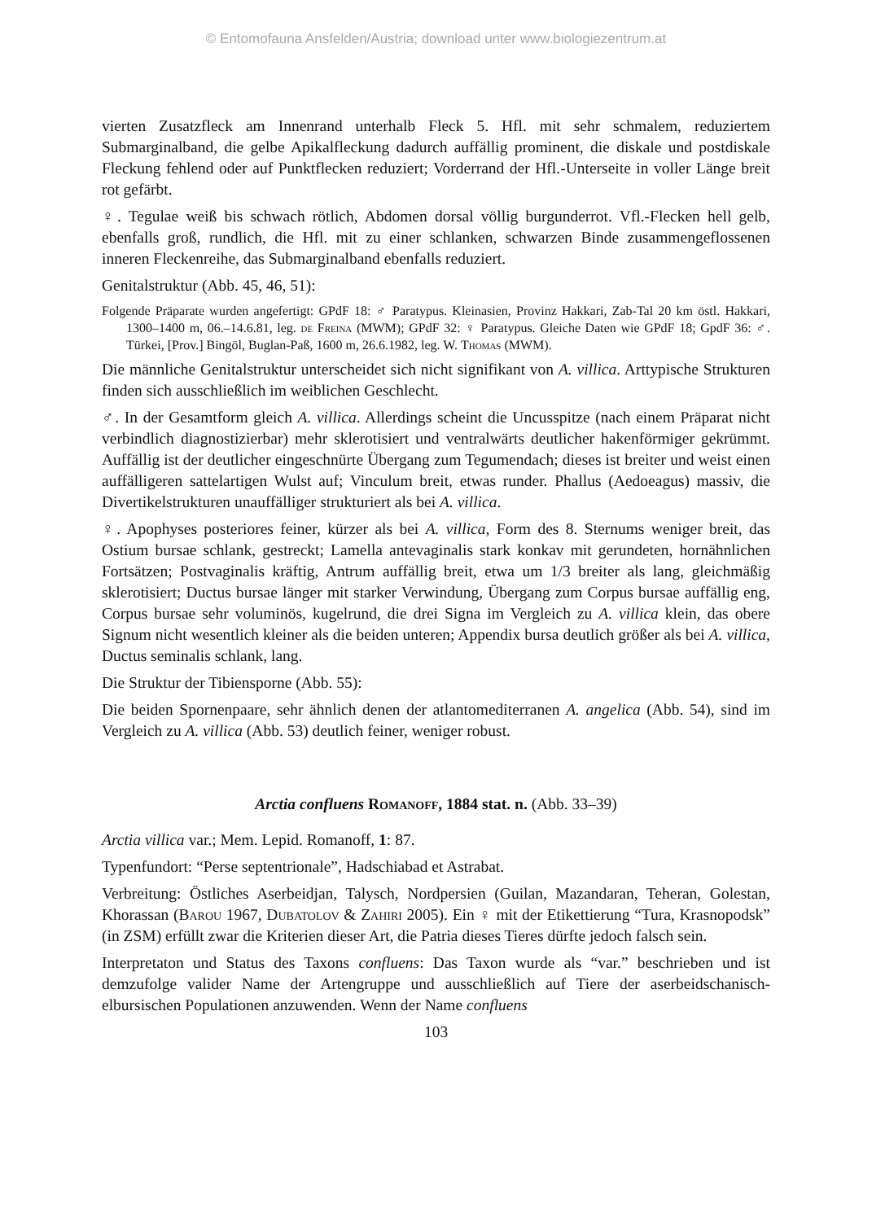© Entomofauna Ansfelden/Austria; download unter www.biologiezentrum.at
vierten Zusatzfleck am Innenrand unterhalb Fleck 5. Hfl. mit sehr schmalem, reduziertem Submarginalband, die gelbe Apikalfleckung dadurch auffällig prominent, die diskale und postdiskale Fleckung fehlend oder auf Punktflecken reduziert; Vorderrand der Hfl.-Unterseite in voller Länge breit rot gefärbt.
♀. Tegulae weiß bis schwach rötlich, Abdomen dorsal völlig burgunderrot. Vfl.-Flecken hell gelb, ebenfalls groß, rundlich, die Hfl. mit zu einer schlanken, schwarzen Binde zusammengeflossenen inneren Fleckenreihe, das Submarginalband ebenfalls reduziert.
Genitalstruktur (Abb. 45, 46, 51):
Folgende Präparate wurden angefertigt: GPdF 18: ♂ Paratypus. Kleinasien, Provinz Hakkari, Zab-Tal 20 km östl. Hakkari, 1300–1400 m, 06.–14.6.81, leg. de Freina (MWM); GPdF 32: ♀ Paratypus. Gleiche Daten wie GPdF 18; GpdF 36: ♂. Türkei, [Prov.] Bingöl, Buglan-Paß, 1600 m, 26.6.1982, leg. W. Thomas (MWM).
Die männliche Genitalstruktur unterscheidet sich nicht signifikant von A. villica. Arttypische Strukturen finden sich ausschließlich im weiblichen Geschlecht.
♂. In der Gesamtform gleich A. villica. Allerdings scheint die Uncusspitze (nach einem Präparat nicht verbindlich diagnostizierbar) mehr sklerotisiert und ventralwärts deutlicher hakenförmiger gekrümmt. Auffällig ist der deutlicher eingeschnürte Übergang zum Tegumendach; dieses ist breiter und weist einen auffälligeren sattelartigen Wulst auf; Vinculum breit, etwas runder. Phallus (Aedoeagus) massiv, die Divertikelstrukturen unauffälliger strukturiert als bei A. villica.
♀. Apophyses posteriores feiner, kürzer als bei A. villica, Form des 8. Sternums weniger breit, das Ostium bursae schlank, gestreckt; Lamella antevaginalis stark konkav mit gerundeten, hornähnlichen Fortsätzen; Postvaginalis kräftig, Antrum auffällig breit, etwa um 1/3 breiter als lang, gleichmäßig sklerotisiert; Ductus bursae länger mit starker Verwindung, Übergang zum Corpus bursae auffällig eng, Corpus bursae sehr voluminös, kugelrund, die drei Signa im Vergleich zu A. villica klein, das obere Signum nicht wesentlich kleiner als die beiden unteren; Appendix bursa deutlich größer als bei A. villica, Ductus seminalis schlank, lang.
Die Struktur der Tibiensporne (Abb. 55):
Die beiden Spornenpaare, sehr ähnlich denen der atlantomediterranen A. angelica (Abb. 54), sind im Vergleich zu A. villica (Abb. 53) deutlich feiner, weniger robust.
Arctia confluens Romanoff, 1884 stat. n. (Abb. 33–39)
Arctia villica var.; Mem. Lepid. Romanoff, 1: 87.
Typenfundort: “Perse septentrionale”, Hadschiabad et Astrabat.
Verbreitung: Östliches Aserbeidjan, Talysch, Nordpersien (Guilan, Mazandaran, Teheran, Golestan, Khorassan (Barou 1967, Dubatolov & Zahiri 2005). Ein ♀ mit der Etikettierung “Tura, Krasnopodsk” (in ZSM) erfüllt zwar die Kriterien dieser Art, die Patria dieses Tieres dürfte jedoch falsch sein.
Interpretaton und Status des Taxons confluens: Das Taxon wurde als “var.” beschrieben und ist demzufolge valider Name der Artengruppe und ausschließlich auf Tiere der aserbeidschanisch-elbursischen Populationen anzuwenden. Wenn der Name confluens
103